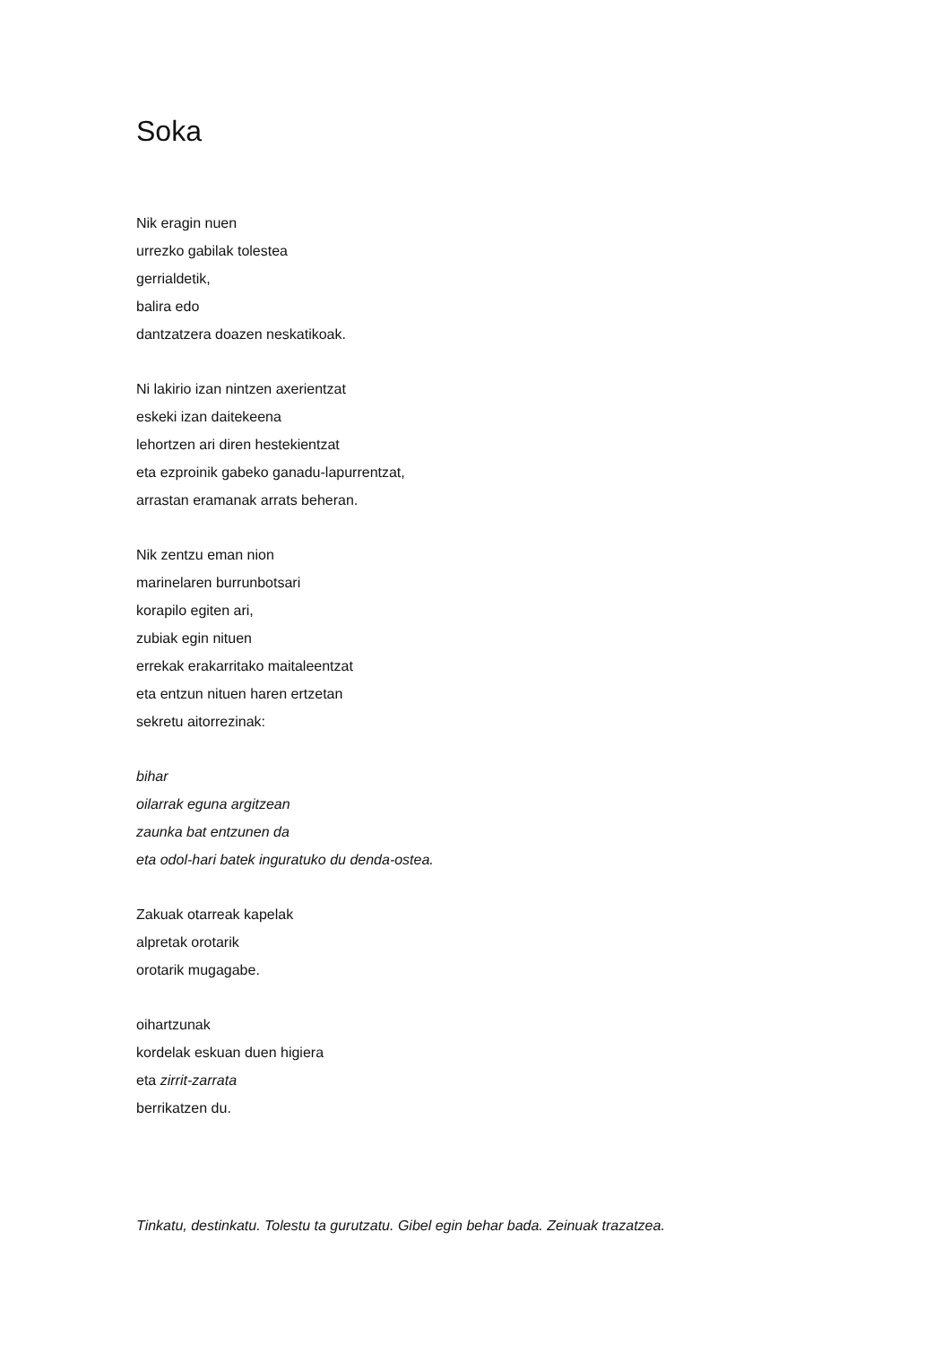Soka
Nik eragin nuen
urrezko gabilak tolestea
gerrialdetik,
balira edo
dantzatzera doazen neskatikoak.
Ni lakirio izan nintzen axerientzat
eskeki izan daitekeena
lehortzen ari diren hestekientzat
eta ezproinik gabeko ganadu-lapurrentzat,
arrastan eramanak arrats beheran.
Nik zentzu eman nion
marinelaren burrunbotsari
korapilo egiten ari,
zubiak egin nituen
errekak erakarritako maitaleentzat
eta entzun nituen haren ertzetan
sekretu aitorrezinak:
bihar
oilarrak eguna argitzean
zaunka bat entzunen da
eta odol-hari batek inguratuko du denda-ostea.
Zakuak otarreak kapelak
alpretak orotarik
orotarik mugagabe.
oihartzunak
kordelak eskuan duen higiera
eta zirrit-zarrata
berrikatzen du.
Tinkatu, destinkatu. Tolestu ta gurutzatu. Gibel egin behar bada. Zeinuak trazatzea.